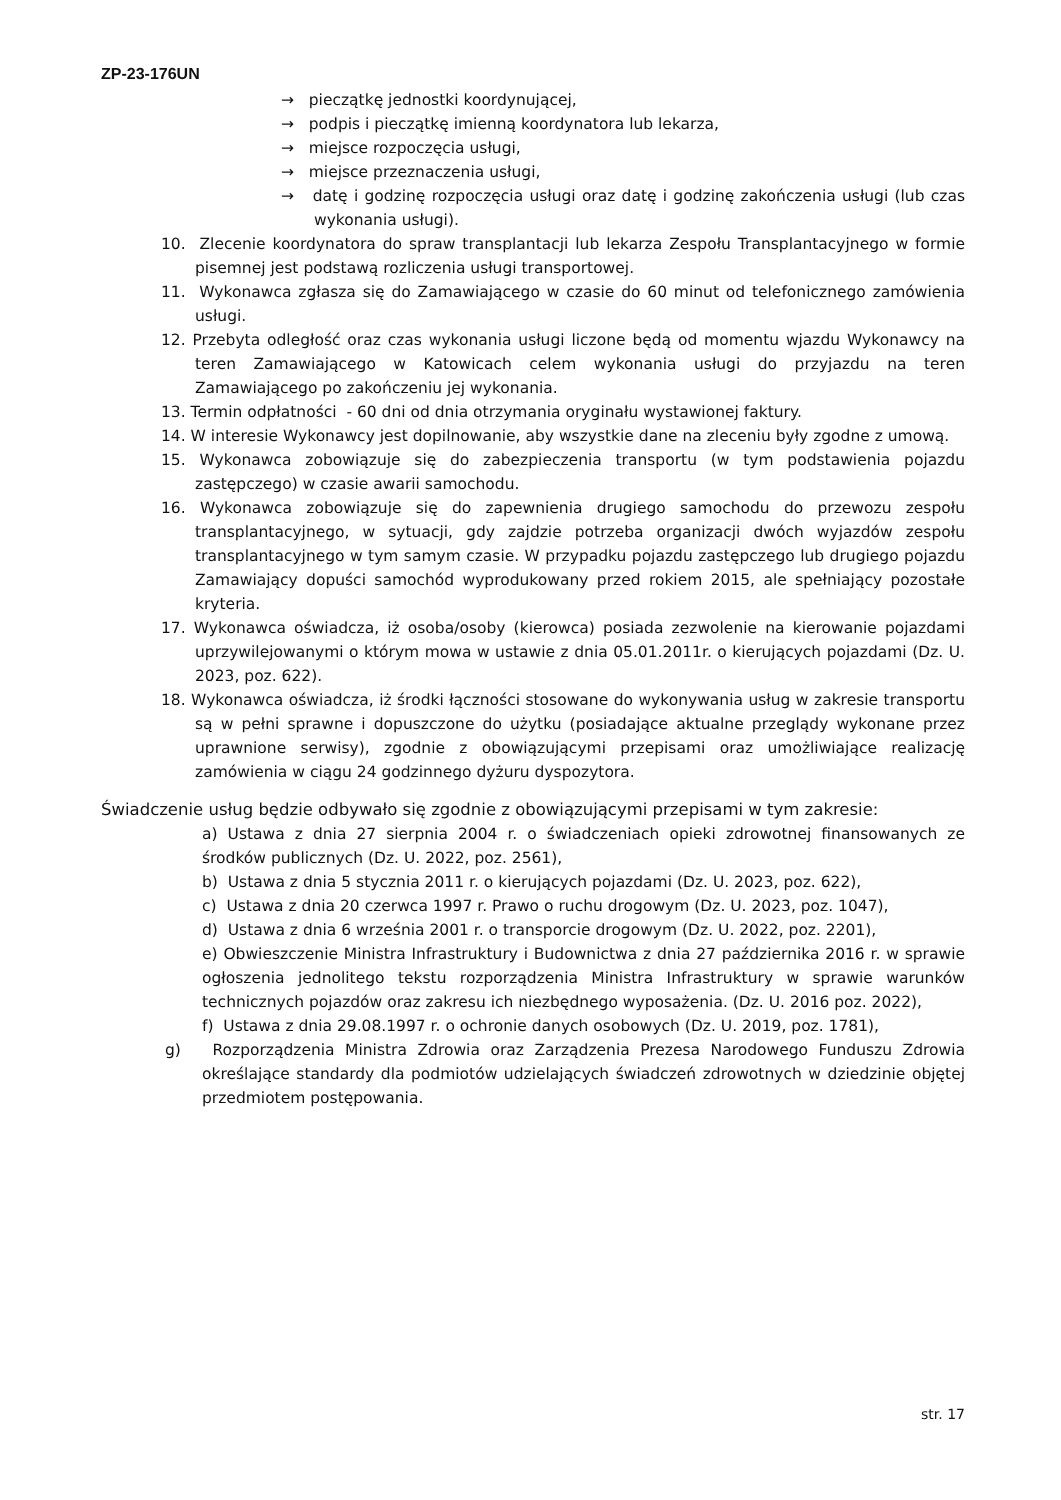ZP-23-176UN
→ pieczątkę jednostki koordynującej,
→ podpis i pieczątkę imienną koordynatora lub lekarza,
→ miejsce rozpoczęcia usługi,
→ miejsce przeznaczenia usługi,
→ datę i godzinę rozpoczęcia usługi oraz datę i godzinę zakończenia usługi (lub czas wykonania usługi).
10. Zlecenie koordynatora do spraw transplantacji lub lekarza Zespołu Transplantacyjnego w formie pisemnej jest podstawą rozliczenia usługi transportowej.
11. Wykonawca zgłasza się do Zamawiającego w czasie do 60 minut od telefonicznego zamówienia usługi.
12. Przebyta odległość oraz czas wykonania usługi liczone będą od momentu wjazdu Wykonawcy na teren Zamawiającego w Katowicach celem wykonania usługi do przyjazdu na teren Zamawiającego po zakończeniu jej wykonania.
13. Termin odpłatności - 60 dni od dnia otrzymania oryginału wystawionej faktury.
14. W interesie Wykonawcy jest dopilnowanie, aby wszystkie dane na zleceniu były zgodne z umową.
15. Wykonawca zobowiązuje się do zabezpieczenia transportu (w tym podstawienia pojazdu zastępczego) w czasie awarii samochodu.
16. Wykonawca zobowiązuje się do zapewnienia drugiego samochodu do przewozu zespołu transplantacyjnego, w sytuacji, gdy zajdzie potrzeba organizacji dwóch wyjazdów zespołu transplantacyjnego w tym samym czasie. W przypadku pojazdu zastępczego lub drugiego pojazdu Zamawiający dopuści samochód wyprodukowany przed rokiem 2015, ale spełniający pozostałe kryteria.
17. Wykonawca oświadcza, iż osoba/osoby (kierowca) posiada zezwolenie na kierowanie pojazdami uprzywilejowanymi o którym mowa w ustawie z dnia 05.01.2011r. o kierujących pojazdami (Dz. U. 2023, poz. 622).
18. Wykonawca oświadcza, iż środki łączności stosowane do wykonywania usług w zakresie transportu są w pełni sprawne i dopuszczone do użytku (posiadające aktualne przeglądy wykonane przez uprawnione serwisy), zgodnie z obowiązującymi przepisami oraz umożliwiające realizację zamówienia w ciągu 24 godzinnego dyżuru dyspozytora.
Świadczenie usług będzie odbywało się zgodnie z obowiązującymi przepisami w tym zakresie:
a) Ustawa z dnia 27 sierpnia 2004 r. o świadczeniach opieki zdrowotnej finansowanych ze środków publicznych (Dz. U. 2022, poz. 2561),
b) Ustawa z dnia 5 stycznia 2011 r. o kierujących pojazdami (Dz. U. 2023, poz. 622),
c) Ustawa z dnia 20 czerwca 1997 r. Prawo o ruchu drogowym (Dz. U. 2023, poz. 1047),
d) Ustawa z dnia 6 września 2001 r. o transporcie drogowym (Dz. U. 2022, poz. 2201),
e) Obwieszczenie Ministra Infrastruktury i Budownictwa z dnia 27 października 2016 r. w sprawie ogłoszenia jednolitego tekstu rozporządzenia Ministra Infrastruktury w sprawie warunków technicznych pojazdów oraz zakresu ich niezbędnego wyposażenia. (Dz. U. 2016 poz. 2022),
f) Ustawa z dnia 29.08.1997 r. o ochronie danych osobowych (Dz. U. 2019, poz. 1781),
g) Rozporządzenia Ministra Zdrowia oraz Zarządzenia Prezesa Narodowego Funduszu Zdrowia określające standardy dla podmiotów udzielających świadczeń zdrowotnych w dziedzinie objętej przedmiotem postępowania.
str. 17